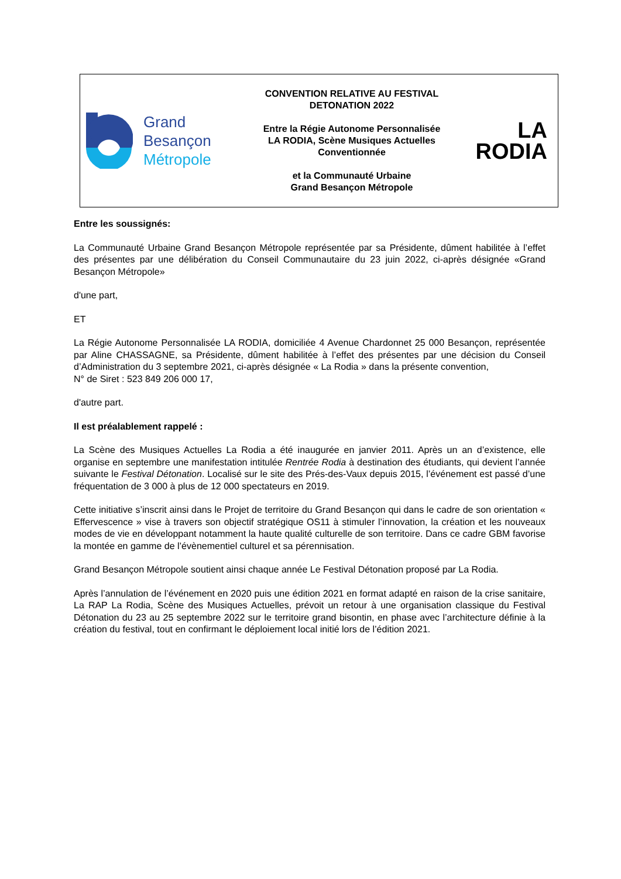Grand
Besançon
Métropole
CONVENTION RELATIVE AU FESTIVAL
DETONATION 2022
Entre la Régie Autonome Personnalisée
LA RODIA, Scène Musiques Actuelles
Conventionnée
et la Communauté Urbaine
Grand Besançon Métropole
LA
RODIA
Entre les soussignés:
La Communauté Urbaine Grand Besançon Métropole représentée par sa Présidente, dûment habilitée à l’effet des présentes par une délibération du Conseil Communautaire du 23 juin 2022, ci-après désignée «Grand Besançon Métropole»
d'une part,
ET
La Régie Autonome Personnalisée LA RODIA, domiciliée 4 Avenue Chardonnet 25 000 Besançon, représentée par Aline CHASSAGNE, sa Présidente, dûment habilitée à l’effet des présentes par une décision du Conseil d’Administration du 3 septembre 2021, ci-après désignée « La Rodia » dans la présente convention,
N° de Siret : 523 849 206 000 17,
d'autre part.
Il est préalablement rappelé :
La Scène des Musiques Actuelles La Rodia a été inaugurée en janvier 2011. Après un an d’existence, elle organise en septembre une manifestation intitulée Rentrée Rodia à destination des étudiants, qui devient l’année suivante le Festival Détonation. Localisé sur le site des Prés-des-Vaux depuis 2015, l’événement est passé d’une fréquentation de 3 000 à plus de 12 000 spectateurs en 2019.
Cette initiative s’inscrit ainsi dans le Projet de territoire du Grand Besançon qui dans le cadre de son orientation « Effervescence » vise à travers son objectif stratégique OS11 à stimuler l’innovation, la création et les nouveaux modes de vie en développant notamment la haute qualité culturelle de son territoire. Dans ce cadre GBM favorise la montée en gamme de l’évènementiel culturel et sa pérennisation.
Grand Besançon Métropole soutient ainsi chaque année Le Festival Détonation proposé par La Rodia.
Après l’annulation de l’événement en 2020 puis une édition 2021 en format adapté en raison de la crise sanitaire, La RAP La Rodia, Scène des Musiques Actuelles, prévoit un retour à une organisation classique du Festival Détonation du 23 au 25 septembre 2022 sur le territoire grand bisontin, en phase avec l’architecture définie à la création du festival, tout en confirmant le déploiement local initié lors de l’édition 2021.